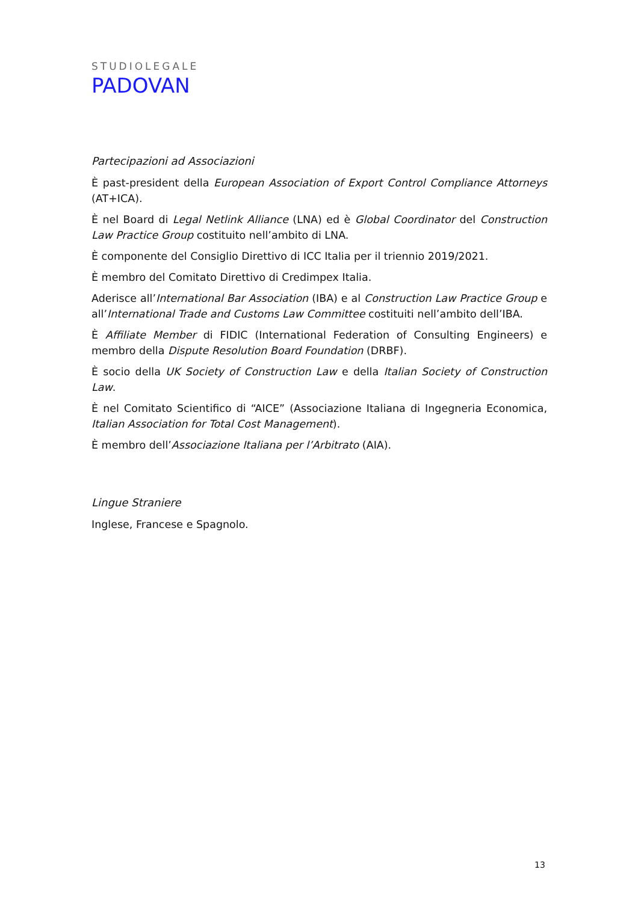STUDIOLEGALE
PADOVAN
Partecipazioni ad Associazioni
È past-president della European Association of Export Control Compliance Attorneys (AT+ICA).
È nel Board di Legal Netlink Alliance (LNA) ed è Global Coordinator del Construction Law Practice Group costituito nell’ambito di LNA.
È componente del Consiglio Direttivo di ICC Italia per il triennio 2019/2021.
È membro del Comitato Direttivo di Credimpex Italia.
Aderisce all’International Bar Association (IBA) e al Construction Law Practice Group e all’International Trade and Customs Law Committee costituiti nell’ambito dell’IBA.
È Affiliate Member di FIDIC (International Federation of Consulting Engineers) e membro della Dispute Resolution Board Foundation (DRBF).
È socio della UK Society of Construction Law e della Italian Society of Construction Law.
È nel Comitato Scientifico di “AICE” (Associazione Italiana di Ingegneria Economica, Italian Association for Total Cost Management).
È membro dell’Associazione Italiana per l’Arbitrato (AIA).
Lingue Straniere
Inglese, Francese e Spagnolo.
13